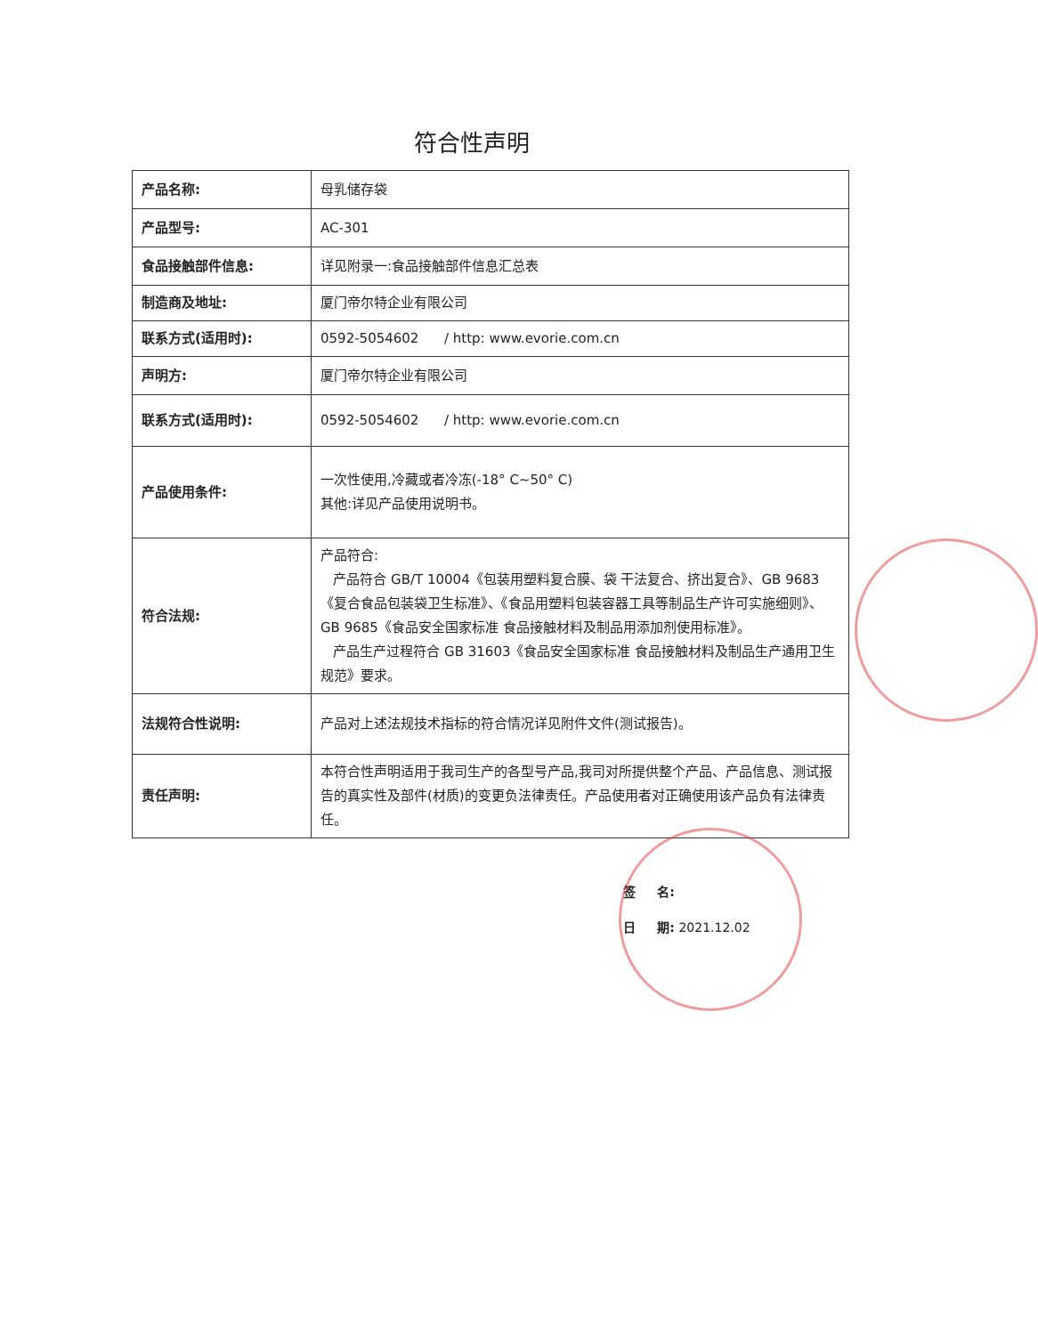符合性声明
| 产品名称: | 母乳储存袋 |
| 产品型号: | AC-301 |
| 食品接触部件信息: | 详见附录一:食品接触部件信息汇总表 |
| 制造商及地址: | 厦门帝尔特企业有限公司 |
| 联系方式(适用时): | 0592-5054602 / http: www.evorie.com.cn |
| 声明方: | 厦门帝尔特企业有限公司 |
| 联系方式(适用时): | 0592-5054602 / http: www.evorie.com.cn |
| 产品使用条件: | 一次性使用,冷藏或者冷冻(-18° C~50° C) 其他:详见产品使用说明书。 |
| 符合法规: | 产品符合: 产品符合 GB/T 10004《包装用塑料复合膜、袋 干法复合、挤出复合》、GB 9683 《复合食品包装袋卫生标准》、《食品用塑料包装容器工具等制品生产许可实施细则》、GB 9685《食品安全国家标准 食品接触材料及制品用添加剂使用标准》。 产品生产过程符合 GB 31603《食品安全国家标准 食品接触材料及制品生产通用卫生规范》要求。 |
| 法规符合性说明: | 产品对上述法规技术指标的符合情况详见附件文件(测试报告)。 |
| 责任声明: | 本符合性声明适用于我司生产的各型号产品,我司对所提供整个产品、产品信息、测试报告的真实性及部件(材质)的变更负法律责任。产品使用者对正确使用该产品负有法律责任。 |
签 名:
日 期: 2021.12.02